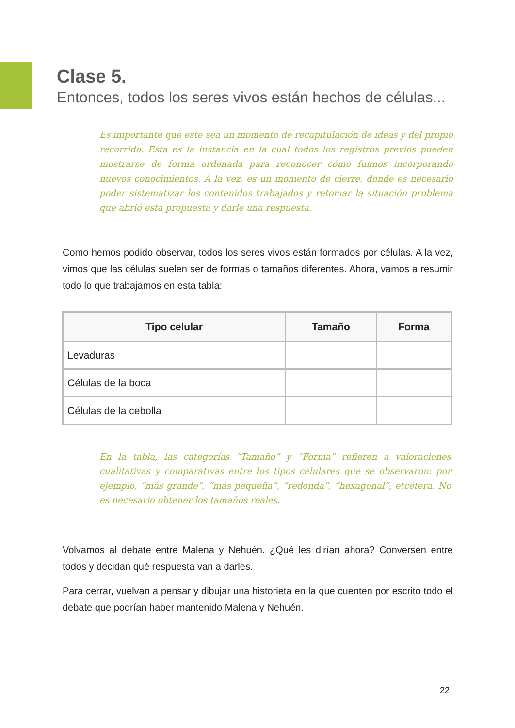Clase 5.
Entonces, todos los seres vivos están hechos de células...
Es importante que este sea un momento de recapitulación de ideas y del propio recorrido. Esta es la instancia en la cual todos los registros previos pueden mostrarse de forma ordenada para reconocer cómo fuimos incorporando nuevos conocimientos. A la vez, es un momento de cierre, donde es necesario poder sistematizar los contenidos trabajados y retomar la situación problema que abrió esta propuesta y darle una respuesta.
Como hemos podido observar, todos los seres vivos están formados por células. A la vez, vimos que las células suelen ser de formas o tamaños diferentes. Ahora, vamos a resumir todo lo que trabajamos en esta tabla:
| Tipo celular | Tamaño | Forma |
| --- | --- | --- |
| Levaduras | | |
| Células de la boca | | |
| Células de la cebolla | | |
En la tabla, las categorías “Tamaño” y “Forma” refieren a valoraciones cualitativas y comparativas entre los tipos celulares que se observaron: por ejemplo, “más grande”, “más pequeña”, “redonda”, “hexagonal”, etcétera. No es necesario obtener los tamaños reales.
Volvamos al debate entre Malena y Nehuén. ¿Qué les dirían ahora? Conversen entre todos y decidan qué respuesta van a darles.
Para cerrar, vuelvan a pensar y dibujar una historieta en la que cuenten por escrito todo el debate que podrían haber mantenido Malena y Nehuén.
22